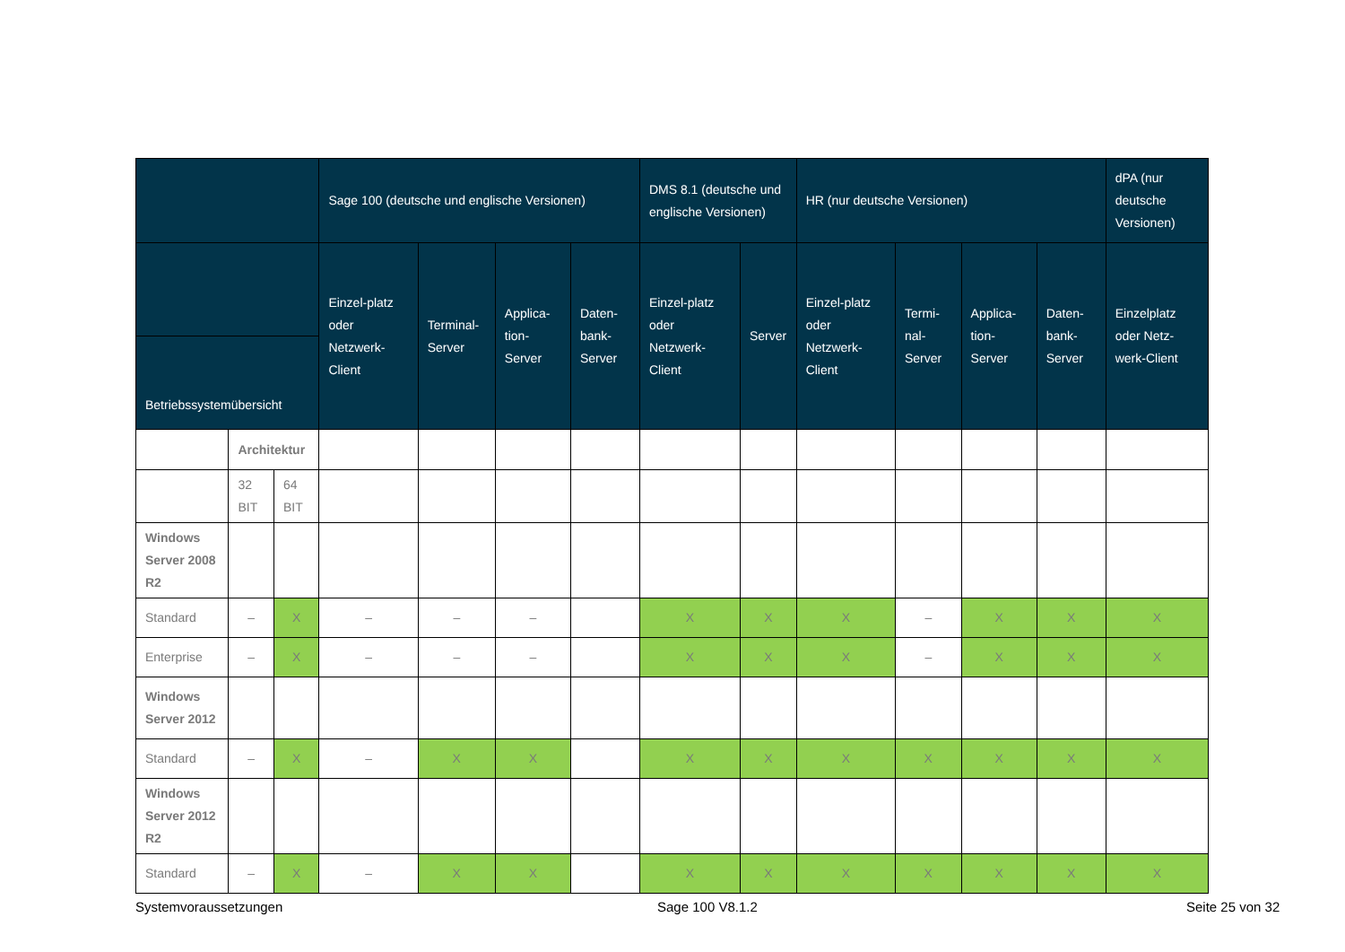| | | | Sage 100 (deutsche und englische Versionen) | | | | DMS 8.1 (deutsche und englische Versionen) | | HR (nur deutsche Versionen) | | | | dPA (nur deutsche Versionen) |
| --- | --- | --- | --- | --- | --- | --- | --- | --- | --- | --- | --- | --- | --- |
| | | | Einzel-platz oder Netzwerk-Client | Terminal-Server | Applica-tion-Server | Daten-bank-Server | Einzel-platz oder Netzwerk-Client | Server | Einzel-platz oder Netzwerk-Client | Termi-nal-Server | Applica-tion-Server | Daten-bank-Server | Einzelplatz oder Netz-werk-Client |
| Betriebssystemübersicht | | | | | | | | | | | | | |
| | Architektur | | | | | | | | | | | | |
| | 32 BIT | 64 BIT | | | | | | | | | | | |
| Windows Server 2008 R2 | | | | | | | | | | | | | |
| Standard | – | X | – | – | – | | X | X | X | – | X | X | X |
| Enterprise | – | X | – | – | – | | X | X | X | – | X | X | X |
| Windows Server 2012 | | | | | | | | | | | | | |
| Standard | – | X | – | X | X | | X | X | X | X | X | X | X |
| Windows Server 2012 R2 | | | | | | | | | | | | | |
| Standard | – | X | – | X | X | | X | X | X | X | X | X | X |
Systemvoraussetzungen Sage 100 V8.1.2 Seite 25 von 32